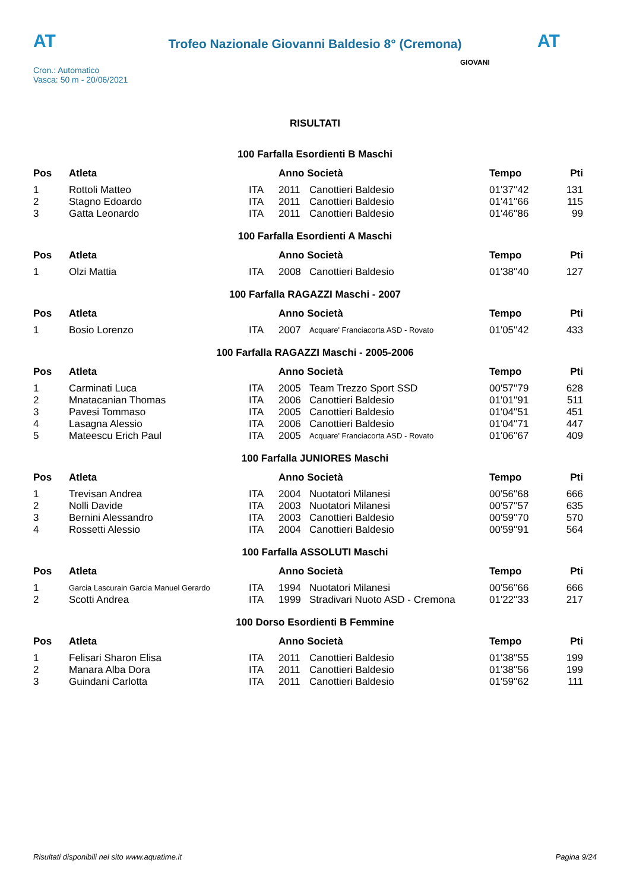AT AT
Trofeo Nazionale Giovanni Baldesio 8° (Cremona)
Cron.: Automatico
Vasca: 50 m - 20/06/2021
GIOVANI
RISULTATI
100 Farfalla Esordienti B Maschi
| Pos | Atleta | | Anno Società | | Tempo | Pti |
| --- | --- | --- | --- | --- | --- | --- |
| 1 | Rottoli Matteo | ITA | 2011 | Canottieri Baldesio | 01'37''42 | 131 |
| 2 | Stagno Edoardo | ITA | 2011 | Canottieri Baldesio | 01'41''66 | 115 |
| 3 | Gatta Leonardo | ITA | 2011 | Canottieri Baldesio | 01'46''86 | 99 |
100 Farfalla Esordienti A Maschi
| Pos | Atleta | | Anno Società | | Tempo | Pti |
| --- | --- | --- | --- | --- | --- | --- |
| 1 | Olzi Mattia | ITA | 2008 | Canottieri Baldesio | 01'38''40 | 127 |
100 Farfalla RAGAZZI Maschi - 2007
| Pos | Atleta | | Anno Società | | Tempo | Pti |
| --- | --- | --- | --- | --- | --- | --- |
| 1 | Bosio Lorenzo | ITA | 2007 | Acquare' Franciacorta ASD - Rovato | 01'05''42 | 433 |
100 Farfalla RAGAZZI Maschi - 2005-2006
| Pos | Atleta | | Anno Società | | Tempo | Pti |
| --- | --- | --- | --- | --- | --- | --- |
| 1 | Carminati Luca | ITA | 2005 | Team Trezzo Sport SSD | 00'57''79 | 628 |
| 2 | Mnatacanian Thomas | ITA | 2006 | Canottieri Baldesio | 01'01''91 | 511 |
| 3 | Pavesi Tommaso | ITA | 2005 | Canottieri Baldesio | 01'04''51 | 451 |
| 4 | Lasagna Alessio | ITA | 2006 | Canottieri Baldesio | 01'04''71 | 447 |
| 5 | Mateescu Erich Paul | ITA | 2005 | Acquare' Franciacorta ASD - Rovato | 01'06''67 | 409 |
100 Farfalla JUNIORES Maschi
| Pos | Atleta | | Anno Società | | Tempo | Pti |
| --- | --- | --- | --- | --- | --- | --- |
| 1 | Trevisan Andrea | ITA | 2004 | Nuotatori Milanesi | 00'56''68 | 666 |
| 2 | Nolli Davide | ITA | 2003 | Nuotatori Milanesi | 00'57''57 | 635 |
| 3 | Bernini Alessandro | ITA | 2003 | Canottieri Baldesio | 00'59''70 | 570 |
| 4 | Rossetti Alessio | ITA | 2004 | Canottieri Baldesio | 00'59''91 | 564 |
100 Farfalla ASSOLUTI Maschi
| Pos | Atleta | | Anno Società | | Tempo | Pti |
| --- | --- | --- | --- | --- | --- | --- |
| 1 | Garcia Lascurain Garcia Manuel Gerardo | ITA | 1994 | Nuotatori Milanesi | 00'56''66 | 666 |
| 2 | Scotti Andrea | ITA | 1999 | Stradivari Nuoto ASD - Cremona | 01'22''33 | 217 |
100 Dorso Esordienti B Femmine
| Pos | Atleta | | Anno Società | | Tempo | Pti |
| --- | --- | --- | --- | --- | --- | --- |
| 1 | Felisari Sharon Elisa | ITA | 2011 | Canottieri Baldesio | 01'38''55 | 199 |
| 2 | Manara Alba Dora | ITA | 2011 | Canottieri Baldesio | 01'38''56 | 199 |
| 3 | Guindani Carlotta | ITA | 2011 | Canottieri Baldesio | 01'59''62 | 111 |
Risultati disponibili nel sito www.aquatime.it Pagina 9/24